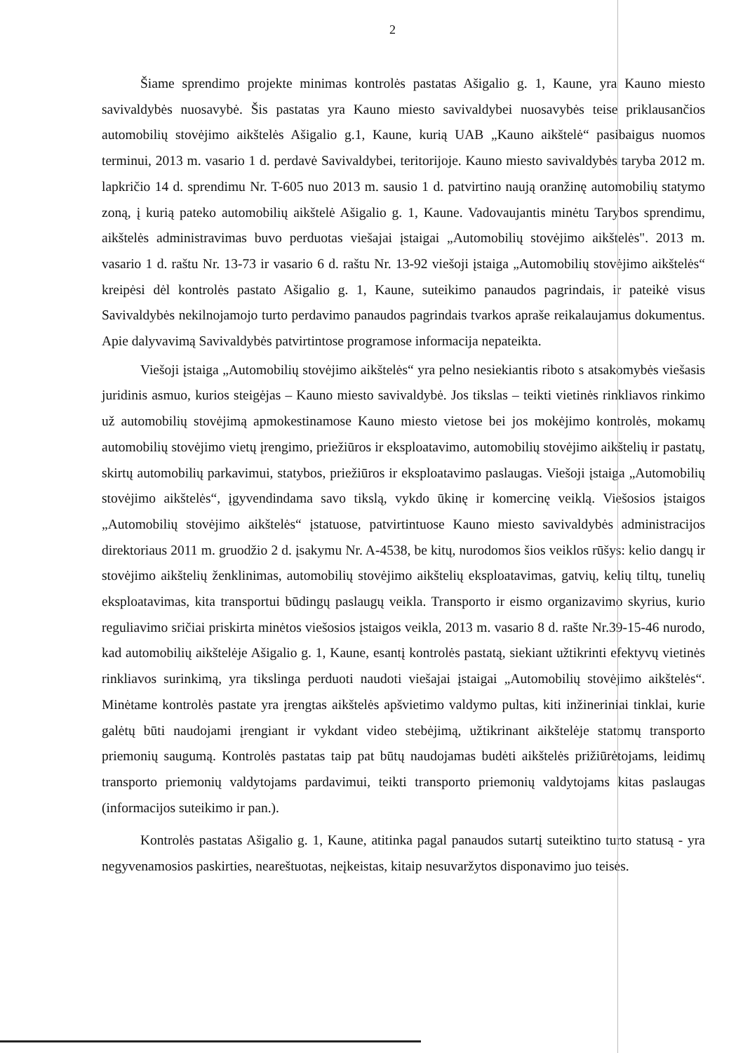2
Šiame sprendimo projekte minimas kontrolės pastatas Ašigalio g. 1, Kaune, yra Kauno miesto savivaldybės nuosavybė. Šis pastatas yra Kauno miesto savivaldybei nuosavybės teise priklausančios automobilių stovėjimo aikštelės Ašigalio g.1, Kaune, kurią UAB „Kauno aikštelė“ pasibaigus nuomos terminui, 2013 m. vasario 1 d. perdavė Savivaldybei, teritorijoje. Kauno miesto savivaldybės taryba 2012 m. lapkričio 14 d. sprendimu Nr. T-605 nuo 2013 m. sausio 1 d. patvirtino naują oranžinę automobilių statymo zoną, į kurią pateko automobilių aikštelė Ašigalio g. 1, Kaune. Vadovaujantis minėtu Tarybos sprendimu, aikštelės administravimas buvo perduotas viešajai įstaigai „Automobilių stovėjimo aikštelės". 2013 m. vasario 1 d. raštu Nr. 13-73 ir vasario 6 d. raštu Nr. 13-92 viešoji įstaiga „Automobilių stovėjimo aikštelės“ kreipėsi dėl kontrolės pastato Ašigalio g. 1, Kaune, suteikimo panaudos pagrindais, ir pateikė visus Savivaldybės nekilnojamojo turto perdavimo panaudos pagrindais tvarkos apraše reikalaujamus dokumentus. Apie dalyvavimą Savivaldybės patvirtintose programose informacija nepateikta.
Viešoji įstaiga „Automobilių stovėjimo aikštelės“ yra pelno nesiekiantis riboto s atsakomybės viešasis juridinis asmuo, kurios steigėjas – Kauno miesto savivaldybė. Jos tikslas – teikti vietinės rinkliavos rinkimo už automobilių stovėjimą apmokestinamose Kauno miesto vietose bei jos mokėjimo kontrolės, mokamų automobilių stovėjimo vietų įrengimo, priežiūros ir eksploatavimo, automobilių stovėjimo aikštelių ir pastatų, skirtų automobilių parkavimui, statybos, priežiūros ir eksploatavimo paslaugas. Viešoji įstaiga „Automobilių stovėjimo aikštelės“, įgyvendindama savo tikslą, vykdo ūkinę ir komercinę veiklą. Viešosios įstaigos „Automobilių stovėjimo aikštelės“ įstatuose, patvirtintuose Kauno miesto savivaldybės administracijos direktoriaus 2011 m. gruodžio 2 d. įsakymu Nr. A-4538, be kitų, nurodomos šios veiklos rūšys: kelio dangų ir stovėjimo aikštelių ženklinimas, automobilių stovėjimo aikštelių eksploatavimas, gatvių, kelių tiltų, tunelių eksploatavimas, kita transportui būdingų paslaugų veikla. Transporto ir eismo organizavimo skyrius, kurio reguliavimo sričiai priskirta minėtos viešosios įstaigos veikla, 2013 m. vasario 8 d. rašte Nr.39-15-46 nurodo, kad automobilių aikštelėje Ašigalio g. 1, Kaune, esantį kontrolės pastatą, siekiant užtikrinti efektyvų vietinės rinkliavos surinkimą, yra tikslinga perduoti naudoti viešajai įstaigai „Automobilių stovėjimo aikštelės“. Minėtame kontrolės pastate yra įrengtas aikštelės apšvietimo valdymo pultas, kiti inžineriniai tinklai, kurie galėtų būti naudojami įrengiant ir vykdant video stebėjimą, užtikrinant aikštelėje statomų transporto priemonių saugumą. Kontrolės pastatas taip pat būtų naudojamas budėti aikštelės prižiūrėtojams, leidimų transporto priemonių valdytojams pardavimui, teikti transporto priemonių valdytojams kitas paslaugas (informacijos suteikimo ir pan.).
Kontrolės pastatas Ašigalio g. 1, Kaune, atitinka pagal panaudos sutartį suteiktino turto statusą - yra negyvenamosios paskirties, neareštuotas, neįkeistas, kitaip nesuvaržytos disponavimo juo teisės.